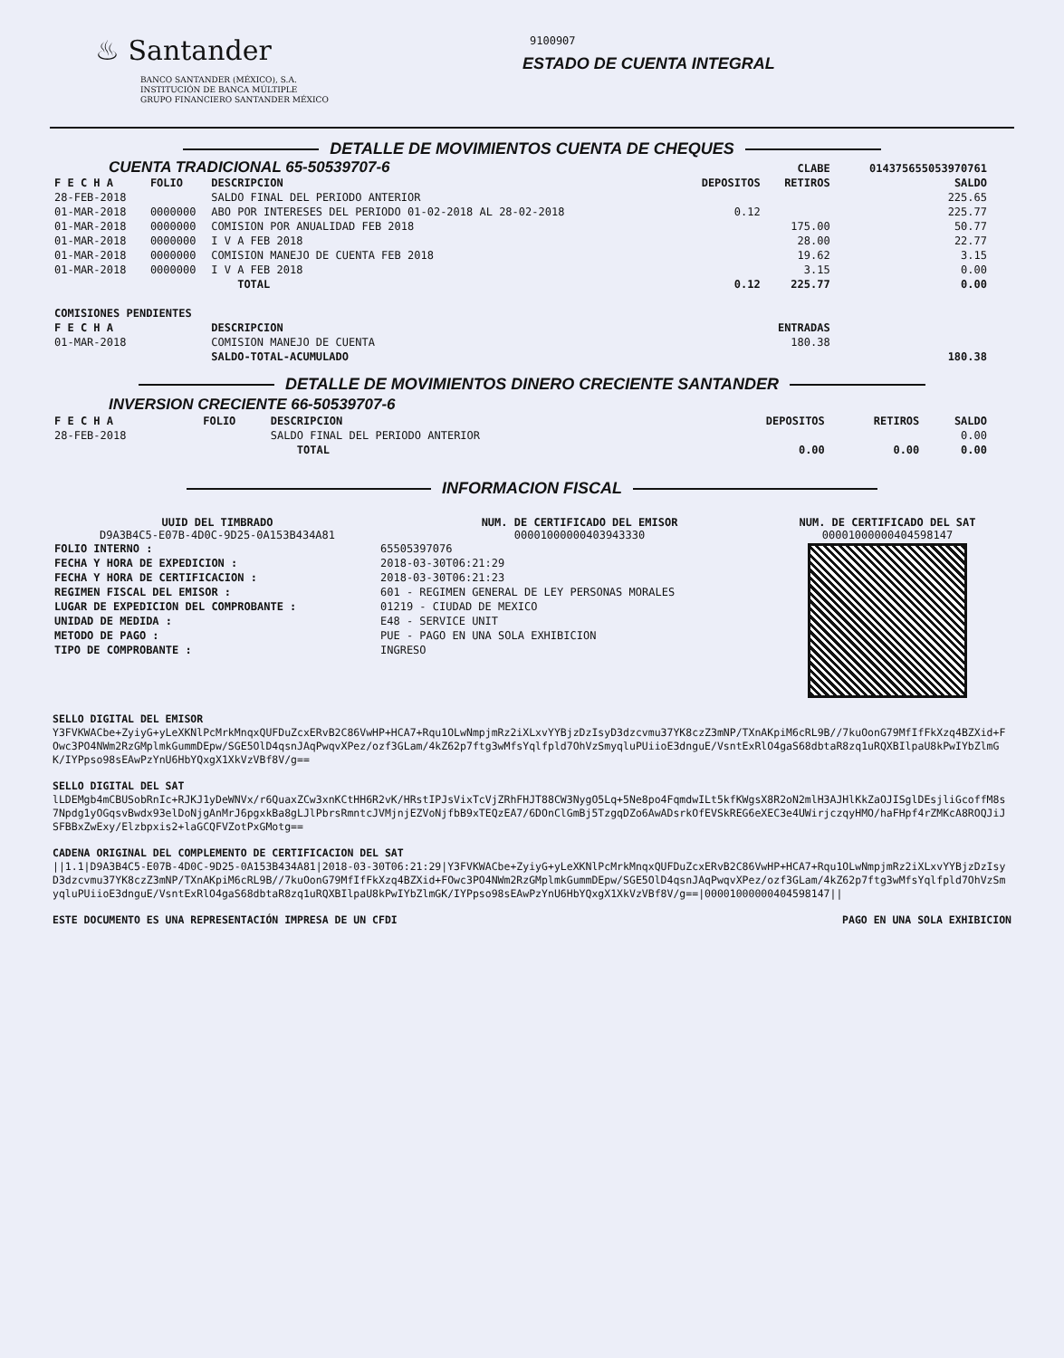♨ Santander
BANCO SANTANDER (MÉXICO), S.A.
INSTITUCIÓN DE BANCA MÚLTIPLE
GRUPO FINANCIERO SANTANDER MÉXICO
9100907
ESTADO DE CUENTA INTEGRAL
DETALLE DE MOVIMIENTOS CUENTA DE CHEQUES
| CUENTA TRADICIONAL 65-50539707-6 | | | | CLABE | 014375655053970761 |
| F E C H A | FOLIO | DESCRIPCION | DEPOSITOS | RETIROS | SALDO |
| 28-FEB-2018 | | SALDO FINAL DEL PERIODO ANTERIOR | | | 225.65 |
| 01-MAR-2018 | 0000000 | ABO POR INTERESES DEL PERIODO 01-02-2018 AL 28-02-2018 | 0.12 | | 225.77 |
| 01-MAR-2018 | 0000000 | COMISION POR ANUALIDAD FEB 2018 | | 175.00 | 50.77 |
| 01-MAR-2018 | 0000000 | I V A FEB 2018 | | 28.00 | 22.77 |
| 01-MAR-2018 | 0000000 | COMISION MANEJO DE CUENTA FEB 2018 | | 19.62 | 3.15 |
| 01-MAR-2018 | 0000000 | I V A FEB 2018 | | 3.15 | 0.00 |
| | | TOTAL | 0.12 | 225.77 | 0.00 |
| COMISIONES PENDIENTES | | | | | |
| F E C H A | | DESCRIPCION | | ENTRADAS | |
| 01-MAR-2018 | | COMISION MANEJO DE CUENTA | | 180.38 | |
| | | SALDO-TOTAL-ACUMULADO | | | 180.38 |
DETALLE DE MOVIMIENTOS DINERO CRECIENTE SANTANDER
INVERSION CRECIENTE 66-50539707-6
| F E C H A | FOLIO | DESCRIPCION | DEPOSITOS | RETIROS | SALDO |
| --- | --- | --- | --- | --- | --- |
| 28-FEB-2018 | | SALDO FINAL DEL PERIODO ANTERIOR | | | 0.00 |
| | | TOTAL | 0.00 | 0.00 | 0.00 |
INFORMACION FISCAL
UUID DEL TIMBRADO
D9A3B4C5-E07B-4D0C-9D25-0A153B434A81
FOLIO INTERNO :
FECHA Y HORA DE EXPEDICION :
FECHA Y HORA DE CERTIFICACION :
REGIMEN FISCAL DEL EMISOR :
LUGAR DE EXPEDICION DEL COMPROBANTE :
UNIDAD DE MEDIDA :
METODO DE PAGO :
TIPO DE COMPROBANTE :
NUM. DE CERTIFICADO DEL EMISOR
00001000000403943330
65505397076
2018-03-30T06:21:29
2018-03-30T06:21:23
601 - REGIMEN GENERAL DE LEY PERSONAS MORALES
01219 - CIUDAD DE MEXICO
E48 - SERVICE UNIT
PUE - PAGO EN UNA SOLA EXHIBICION
INGRESO
NUM. DE CERTIFICADO DEL SAT
00001000000404598147
SELLO DIGITAL DEL EMISOR
Y3FVKWACbe+ZyiyG+yLeXKNlPcMrkMnqxQUFDuZcxERvB2C86VwHP+HCA7+Rqu1OLwNmpjmRz2iXLxvYYBjzDzIsyD3dzcvmu37YK8czZ3mNP/TXnAKpiM6cRL9B//7kuOonG79MfIfFkXzq4BZXid+FOwc3PO4NWm2RzGMplmkGummDEpw/SGE5OlD4qsnJAqPwqvXPez/ozf3GLam/4kZ62p7ftg3wMfsYqlfpld7OhVzSmyqluPUiioE3dnguE/VsntExRlO4gaS68dbtaR8zq1uRQXBIlpaU8kPwIYbZlmGK/IYPpso98sEAwPzYnU6HbYQxgX1XkVzVBf8V/g==
SELLO DIGITAL DEL SAT
lLDEMgb4mCBUSobRnIc+RJKJ1yDeWNVx/r6QuaxZCw3xnKCtHH6R2vK/HRstIPJsVixTcVjZRhFHJT88CW3NygO5Lq+5Ne8po4FqmdwILt5kfKWgsX8R2oN2mlH3AJHlKkZaOJISglDEsjliGcoffM8s7Npdg1yOGqsvBwdx93elDoNjgAnMrJ6pgxkBa8gLJlPbrsRmntcJVMjnjEZVoNjfbB9xTEQzEA7/6DOnClGmBj5TzgqDZo6AwADsrkOfEVSkREG6eXEC3e4UWirjczqyHMO/haFHpf4rZMKcA8ROQJiJSFBBxZwExy/Elzbpxis2+laGCQFVZotPxGMotg==
CADENA ORIGINAL DEL COMPLEMENTO DE CERTIFICACION DEL SAT
||1.1|D9A3B4C5-E07B-4D0C-9D25-0A153B434A81|2018-03-30T06:21:29|Y3FVKWACbe+ZyiyG+yLeXKNlPcMrkMnqxQUFDuZcxERvB2C86VwHP+HCA7+Rqu1OLwNmpjmRz2iXLxvYYBjzDzIsyD3dzcvmu37YK8czZ3mNP/TXnAKpiM6cRL9B//7kuOonG79MfIfFkXzq4BZXid+FOwc3PO4NWm2RzGMplmkGummDEpw/SGE5OlD4qsnJAqPwqvXPez/ozf3GLam/4kZ62p7ftg3wMfsYqlfpld7OhVzSmyqluPUiioE3dnguE/VsntExRlO4gaS68dbtaR8zq1uRQXBIlpaU8kPwIYbZlmGK/IYPpso98sEAwPzYnU6HbYQxgX1XkVzVBf8V/g==|00001000000404598147||
ESTE DOCUMENTO ES UNA REPRESENTACIÓN IMPRESA DE UN CFDI PAGO EN UNA SOLA EXHIBICION